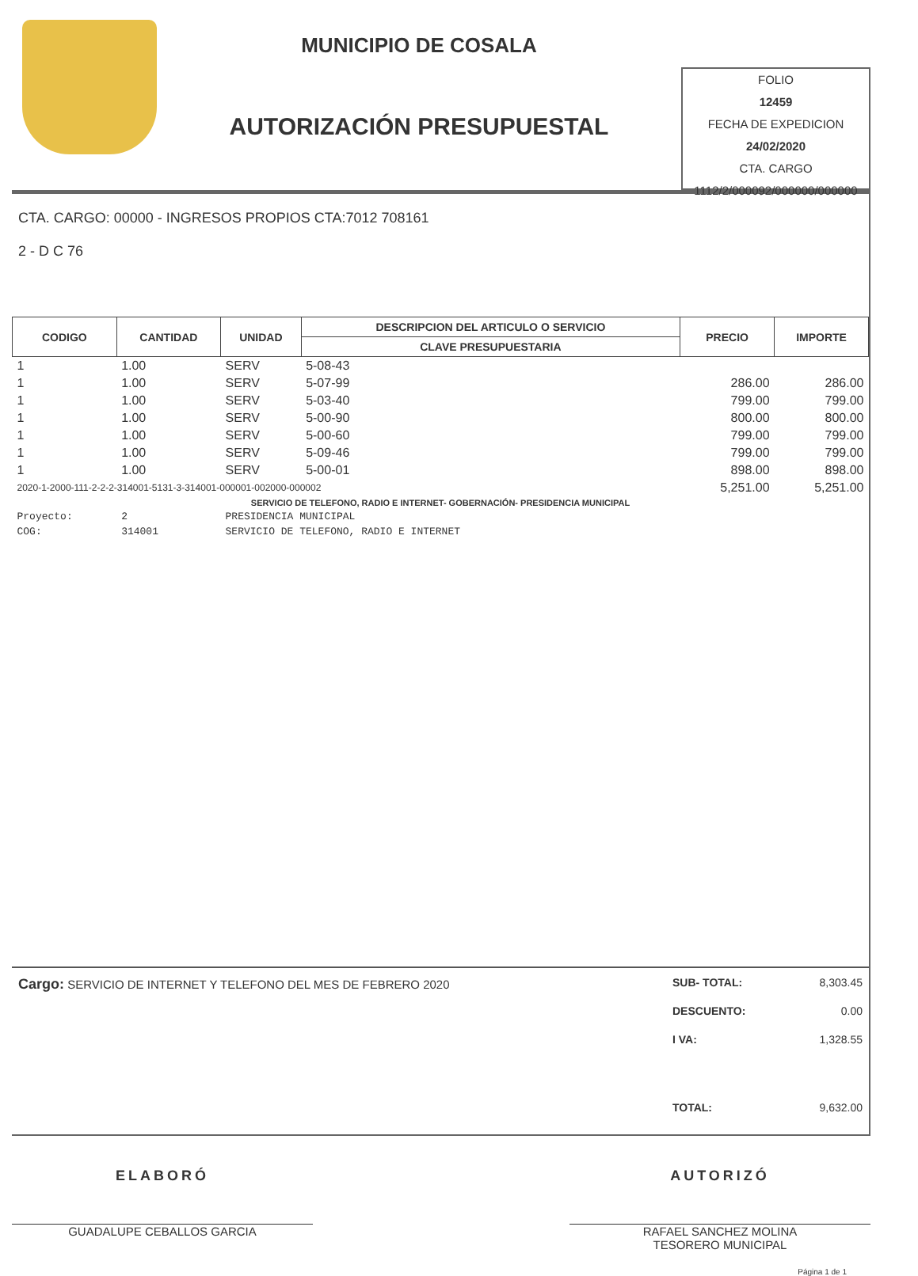MUNICIPIO DE COSALA
AUTORIZACIÓN PRESUPUESTAL
FOLIO
12459
FECHA DE EXPEDICION
24/02/2020
CTA. CARGO
1112/2/000092/000000/000000
CTA. CARGO: 00000 - INGRESOS PROPIOS CTA:7012 708161
2 - D C 76
| CODIGO | CANTIDAD | UNIDAD | DESCRIPCION DEL ARTICULO O SERVICIO | PRECIO | IMPORTE |
| --- | --- | --- | --- | --- | --- |
| | | | CLAVE PRESUPUESTARIA | | |
| 1 | 1.00 | SERV | 5-08-43 | | |
| 1 | 1.00 | SERV | 5-07-99 | 286.00 | 286.00 |
| 1 | 1.00 | SERV | 5-03-40 | 799.00 | 799.00 |
| 1 | 1.00 | SERV | 5-00-90 | 800.00 | 800.00 |
| 1 | 1.00 | SERV | 5-00-60 | 799.00 | 799.00 |
| 1 | 1.00 | SERV | 5-09-46 | 799.00 | 799.00 |
| 1 | 1.00 | SERV | 5-00-01 | 898.00 | 898.00 |
| 2020-1-2000-111-2-2-2-314001-5131-3-314001-000001-002000-000002 | | | | 5,251.00 | 5,251.00 |
| SERVICIO DE TELEFONO, RADIO E INTERNET- GOBERNACIÓN- PRESIDENCIA MUNICIPAL | | | | | |
| Proyecto: | 2 | PRESIDENCIA MUNICIPAL | | | |
| COG: | 314001 | SERVICIO DE TELEFONO, RADIO E INTERNET | | | |
Cargo: SERVICIO DE INTERNET Y TELEFONO DEL MES DE FEBRERO 2020
SUB- TOTAL: 8,303.45
DESCUENTO: 0.00
I VA: 1,328.55
TOTAL: 9,632.00
ELABORÓ
GUADALUPE CEBALLOS GARCIA
AUTORIZÓ
RAFAEL SANCHEZ MOLINA
TESORERO MUNICIPAL
Página 1 de 1